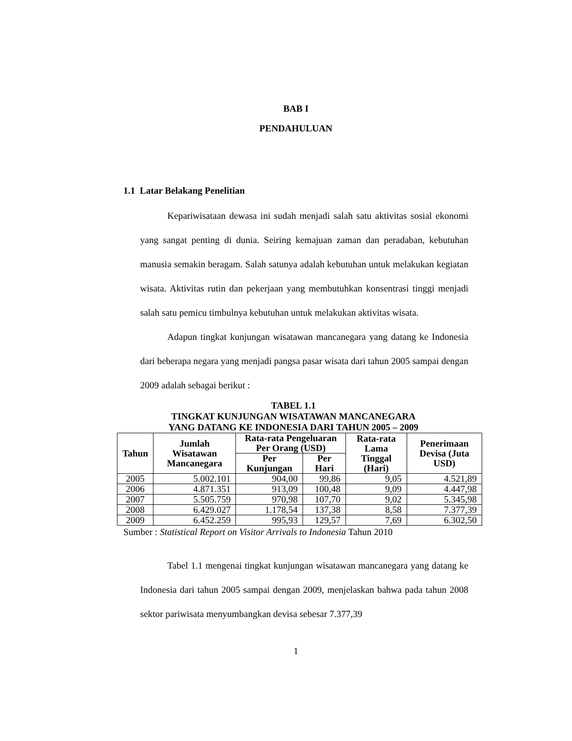BAB I
PENDAHULUAN
1.1 Latar Belakang Penelitian
Kepariwisataan dewasa ini sudah menjadi salah satu aktivitas sosial ekonomi yang sangat penting di dunia. Seiring kemajuan zaman dan peradaban, kebutuhan manusia semakin beragam. Salah satunya adalah kebutuhan untuk melakukan kegiatan wisata. Aktivitas rutin dan pekerjaan yang membutuhkan konsentrasi tinggi menjadi salah satu pemicu timbulnya kebutuhan untuk melakukan aktivitas wisata.
Adapun tingkat kunjungan wisatawan mancanegara yang datang ke Indonesia dari beberapa negara yang menjadi pangsa pasar wisata dari tahun 2005 sampai dengan 2009 adalah sebagai berikut :
TABEL 1.1
TINGKAT KUNJUNGAN WISATAWAN MANCANEGARA
YANG DATANG KE INDONESIA DARI TAHUN 2005 – 2009
| Tahun | Jumlah Wisatawan Mancanegara | Rata-rata Pengeluaran Per Orang (USD) | | Rata-rata Lama Tinggal (Hari) | Penerimaan Devisa (Juta USD) |
| --- | --- | --- | --- | --- | --- |
| | | Per Kunjungan | Per Hari | | |
| 2005 | 5.002.101 | 904,00 | 99,86 | 9,05 | 4.521,89 |
| 2006 | 4.871.351 | 913,09 | 100,48 | 9,09 | 4.447,98 |
| 2007 | 5.505.759 | 970,98 | 107,70 | 9,02 | 5.345,98 |
| 2008 | 6.429.027 | 1.178,54 | 137,38 | 8,58 | 7.377,39 |
| 2009 | 6.452.259 | 995,93 | 129,57 | 7,69 | 6.302,50 |
Sumber : Statistical Report on Visitor Arrivals to Indonesia Tahun 2010
Tabel 1.1 mengenai tingkat kunjungan wisatawan mancanegara yang datang ke Indonesia dari tahun 2005 sampai dengan 2009, menjelaskan bahwa pada tahun 2008 sektor pariwisata menyumbangkan devisa sebesar 7.377,39
1